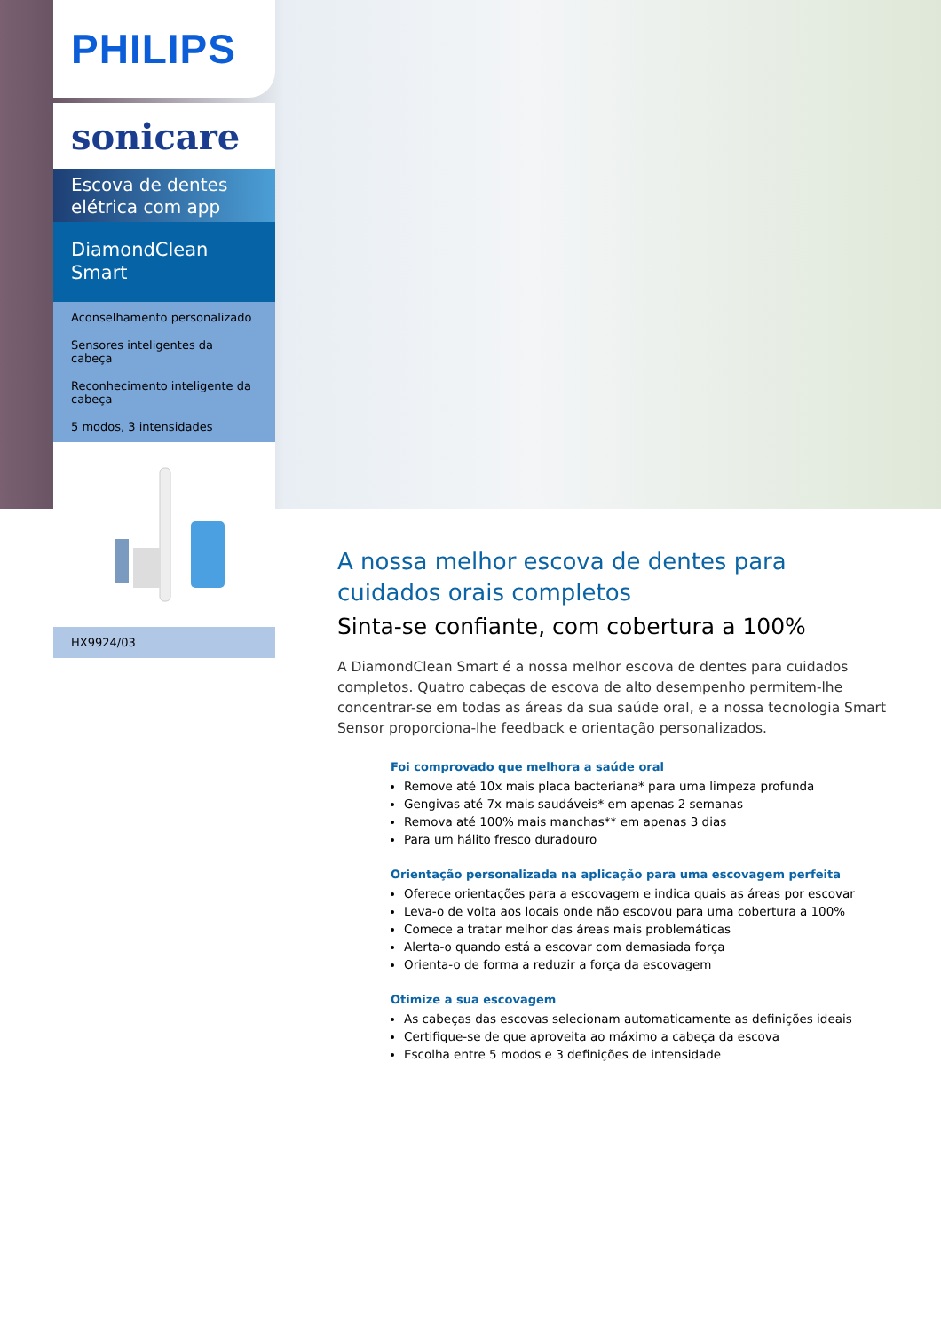PHILIPS
sonicare
Escova de dentes elétrica com app
DiamondClean Smart
Aconselhamento personalizado
Sensores inteligentes da cabeça
Reconhecimento inteligente da cabeça
5 modos, 3 intensidades
HX9924/03
A nossa melhor escova de dentes para cuidados orais completos
Sinta-se confiante, com cobertura a 100%
A DiamondClean Smart é a nossa melhor escova de dentes para cuidados completos. Quatro cabeças de escova de alto desempenho permitem-lhe concentrar-se em todas as áreas da sua saúde oral, e a nossa tecnologia Smart Sensor proporciona-lhe feedback e orientação personalizados.
Foi comprovado que melhora a saúde oral
Remove até 10x mais placa bacteriana* para uma limpeza profunda
Gengivas até 7x mais saudáveis* em apenas 2 semanas
Remova até 100% mais manchas** em apenas 3 dias
Para um hálito fresco duradouro
Orientação personalizada na aplicação para uma escovagem perfeita
Oferece orientações para a escovagem e indica quais as áreas por escovar
Leva-o de volta aos locais onde não escovou para uma cobertura a 100%
Comece a tratar melhor das áreas mais problemáticas
Alerta-o quando está a escovar com demasiada força
Orienta-o de forma a reduzir a força da escovagem
Otimize a sua escovagem
As cabeças das escovas selecionam automaticamente as definições ideais
Certifique-se de que aproveita ao máximo a cabeça da escova
Escolha entre 5 modos e 3 definições de intensidade